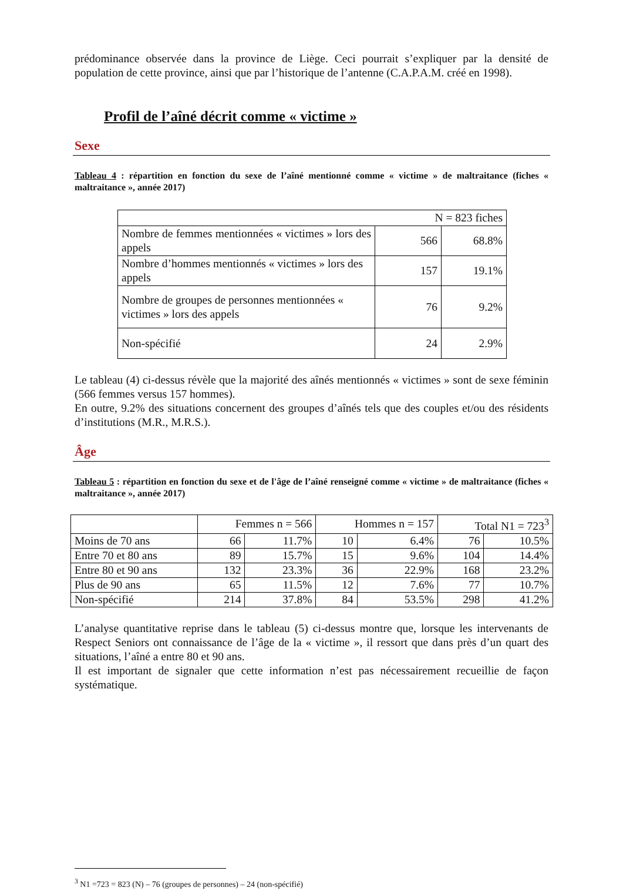prédominance observée dans la province de Liège. Ceci pourrait s’expliquer par la densité de population de cette province, ainsi que par l’historique de l’antenne (C.A.P.A.M. créé en 1998).
Profil de l’aîné décrit comme « victime »
Sexe
Tableau 4 : répartition en fonction du sexe de l’aîné mentionné comme « victime » de maltraitance (fiches « maltraitance », année 2017)
| N = 823 fiches | | |
| Nombre de femmes mentionnées « victimes » lors des appels | 566 | 68.8% |
| Nombre d’hommes mentionnés « victimes » lors des appels | 157 | 19.1% |
| Nombre de groupes de personnes mentionnées « victimes » lors des appels | 76 | 9.2% |
| Non-spécifié | 24 | 2.9% |
Le tableau (4) ci-dessus révèle que la majorité des aînés mentionnés « victimes » sont de sexe féminin (566 femmes versus 157 hommes).
En outre, 9.2% des situations concernent des groupes d’aînés tels que des couples et/ou des résidents d’institutions (M.R., M.R.S.).
Âge
Tableau 5 : répartition en fonction du sexe et de l'âge de l’aîné renseigné comme « victime » de maltraitance (fiches « maltraitance », année 2017)
| | Femmes n = 566 | | Hommes n = 157 | | Total N1 = 723<sup>3</sup> | |
| Moins de 70 ans | 66 | 11.7% | 10 | 6.4% | 76 | 10.5% |
| Entre 70 et 80 ans | 89 | 15.7% | 15 | 9.6% | 104 | 14.4% |
| Entre 80 et 90 ans | 132 | 23.3% | 36 | 22.9% | 168 | 23.2% |
| Plus de 90 ans | 65 | 11.5% | 12 | 7.6% | 77 | 10.7% |
| Non-spécifié | 214 | 37.8% | 84 | 53.5% | 298 | 41.2% |
L’analyse quantitative reprise dans le tableau (5) ci-dessus montre que, lorsque les intervenants de Respect Seniors ont connaissance de l’âge de la « victime », il ressort que dans près d’un quart des situations, l’aîné a entre 80 et 90 ans.
Il est important de signaler que cette information n’est pas nécessairement recueillie de façon systématique.
<sup>3</sup> N1 =723 = 823 (N) – 76 (groupes de personnes) – 24 (non-spécifié)